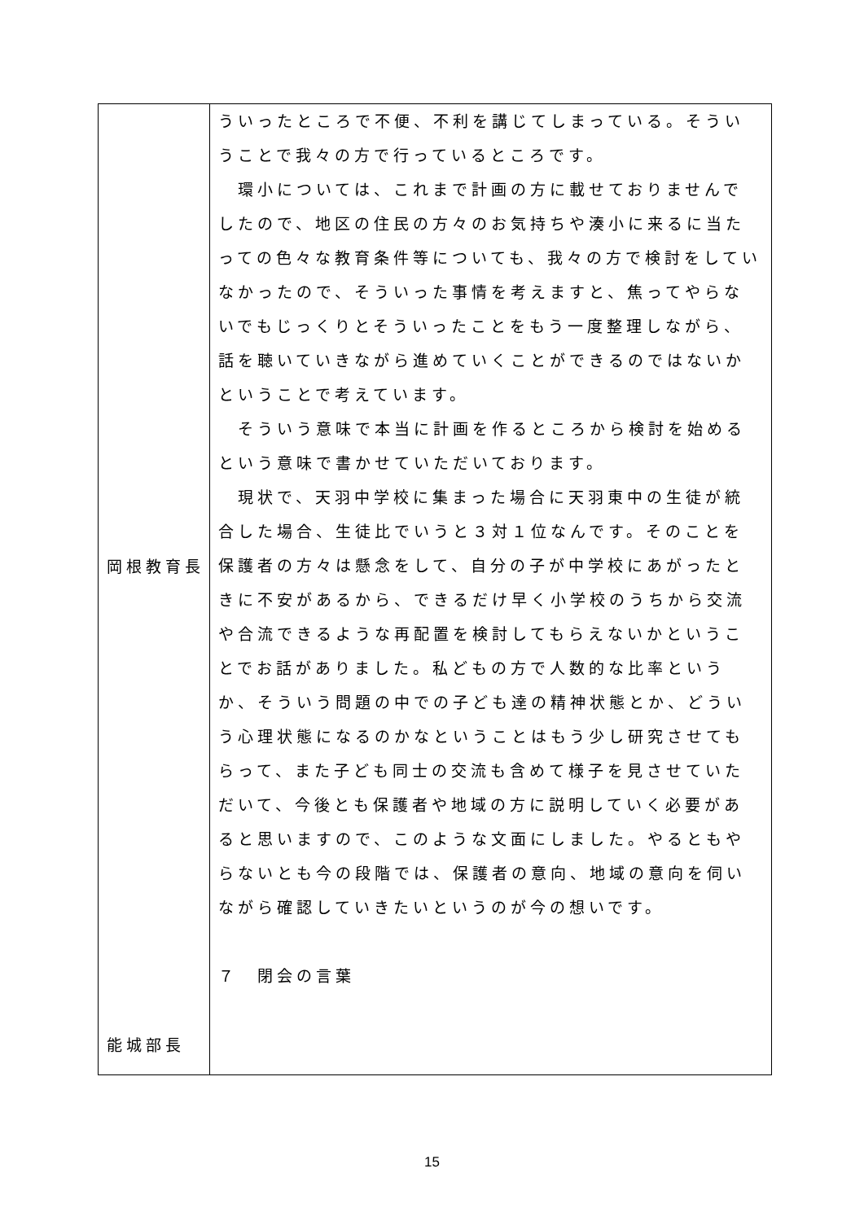| 岡根教育長 能城部長 | ういったところで不便、不利を講じてしまっている。そういうことで我々の方で行っているところです。 環小については、これまで計画の方に載せておりませんでしたので、地区の住民の方々のお気持ちや湊小に来るに当たっての色々な教育条件等についても、我々の方で検討をしていなかったので、そういった事情を考えますと、焦ってやらないでもじっくりとそういったことをもう一度整理しながら、話を聴いていきながら進めていくことができるのではないかということで考えています。 そういう意味で本当に計画を作るところから検討を始めるという意味で書かせていただいております。 現状で、天羽中学校に集まった場合に天羽東中の生徒が統合した場合、生徒比でいうと３対１位なんです。そのことを保護者の方々は懸念をして、自分の子が中学校にあがったときに不安があるから、できるだけ早く小学校のうちから交流や合流できるような再配置を検討してもらえないかということでお話がありました。私どもの方で人数的な比率というか、そういう問題の中での子ども達の精神状態とか、どういう心理状態になるのかなということはもう少し研究させてもらって、また子ども同士の交流も含めて様子を見させていただいて、今後とも保護者や地域の方に説明していく必要があると思いますので、このような文面にしました。やるともやらないとも今の段階では、保護者の意向、地域の意向を伺いながら確認していきたいというのが今の想いです。 ７ 閉会の言葉 |
15